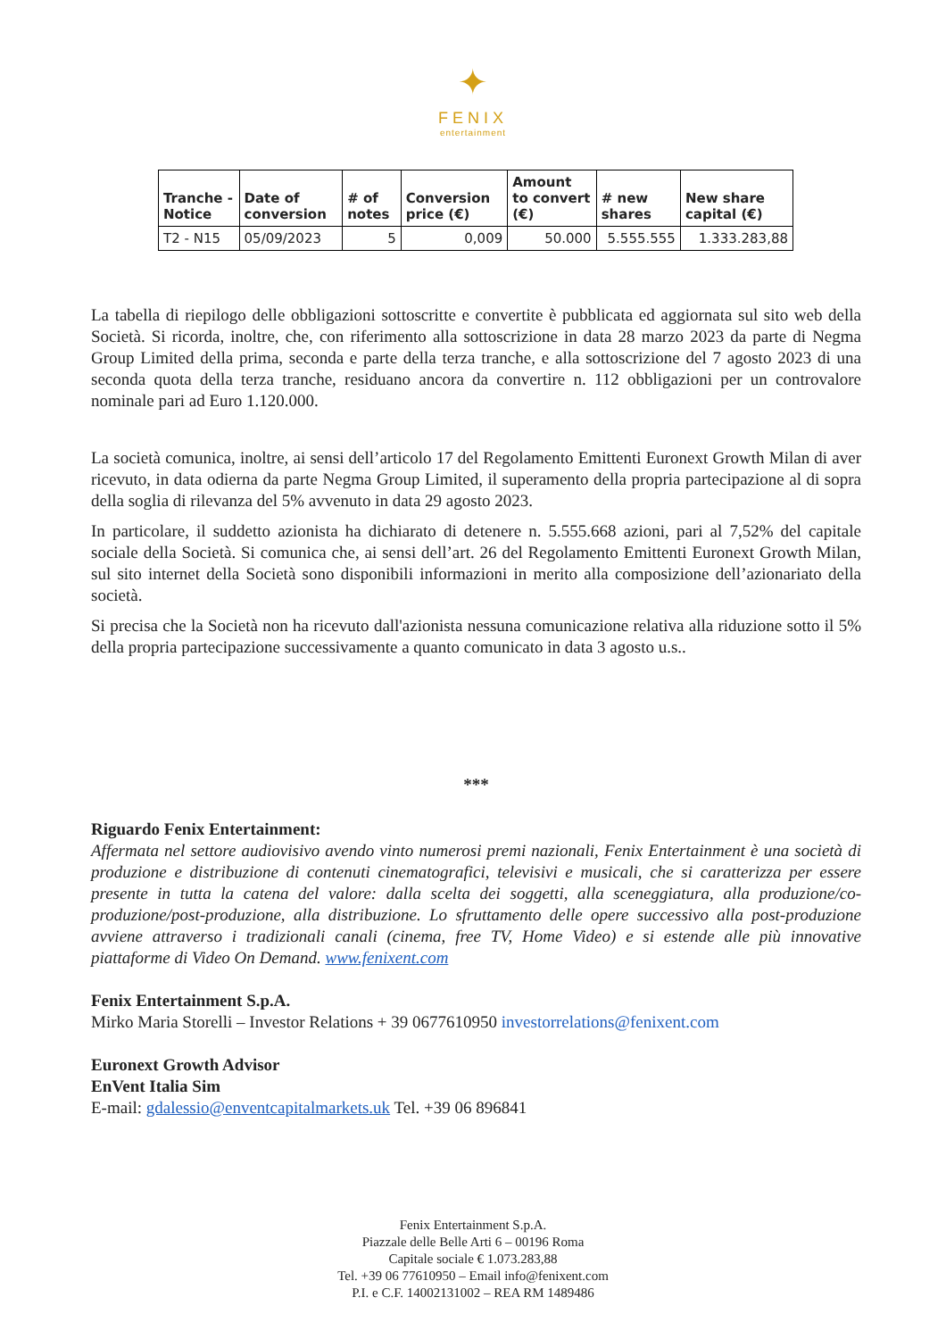✦
FENIX
entertainment
| Tranche - Notice | Date of conversion | # of notes | Conversion price (€) | Amount to convert (€) | # new shares | New share capital (€) |
| --- | --- | --- | --- | --- | --- | --- |
| T2 - N15 | 05/09/2023 | 5 | 0,009 | 50.000 | 5.555.555 | 1.333.283,88 |
La tabella di riepilogo delle obbligazioni sottoscritte e convertite è pubblicata ed aggiornata sul sito web della Società. Si ricorda, inoltre, che, con riferimento alla sottoscrizione in data 28 marzo 2023 da parte di Negma Group Limited della prima, seconda e parte della terza tranche, e alla sottoscrizione del 7 agosto 2023 di una seconda quota della terza tranche, residuano ancora da convertire n. 112 obbligazioni per un controvalore nominale pari ad Euro 1.120.000.
La società comunica, inoltre, ai sensi dell’articolo 17 del Regolamento Emittenti Euronext Growth Milan di aver ricevuto, in data odierna da parte Negma Group Limited, il superamento della propria partecipazione al di sopra della soglia di rilevanza del 5% avvenuto in data 29 agosto 2023.
In particolare, il suddetto azionista ha dichiarato di detenere n. 5.555.668 azioni, pari al 7,52% del capitale sociale della Società. Si comunica che, ai sensi dell’art. 26 del Regolamento Emittenti Euronext Growth Milan, sul sito internet della Società sono disponibili informazioni in merito alla composizione dell’azionariato della società.
Si precisa che la Società non ha ricevuto dall'azionista nessuna comunicazione relativa alla riduzione sotto il 5% della propria partecipazione successivamente a quanto comunicato in data 3 agosto u.s..
***
Riguardo Fenix Entertainment:
Affermata nel settore audiovisivo avendo vinto numerosi premi nazionali, Fenix Entertainment è una società di produzione e distribuzione di contenuti cinematografici, televisivi e musicali, che si caratterizza per essere presente in tutta la catena del valore: dalla scelta dei soggetti, alla sceneggiatura, alla produzione/co-produzione/post-produzione, alla distribuzione. Lo sfruttamento delle opere successivo alla post-produzione avviene attraverso i tradizionali canali (cinema, free TV, Home Video) e si estende alle più innovative piattaforme di Video On Demand. www.fenixent.com
Fenix Entertainment S.p.A.
Mirko Maria Storelli – Investor Relations + 39 0677610950 investorrelations@fenixent.com
Euronext Growth Advisor
EnVent Italia Sim
E-mail: gdalessio@enventcapitalmarkets.uk Tel. +39 06 896841
Fenix Entertainment S.p.A.
Piazzale delle Belle Arti 6 – 00196 Roma
Capitale sociale € 1.073.283,88
Tel. +39 06 77610950 – Email info@fenixent.com
P.I. e C.F. 14002131002 – REA RM 1489486